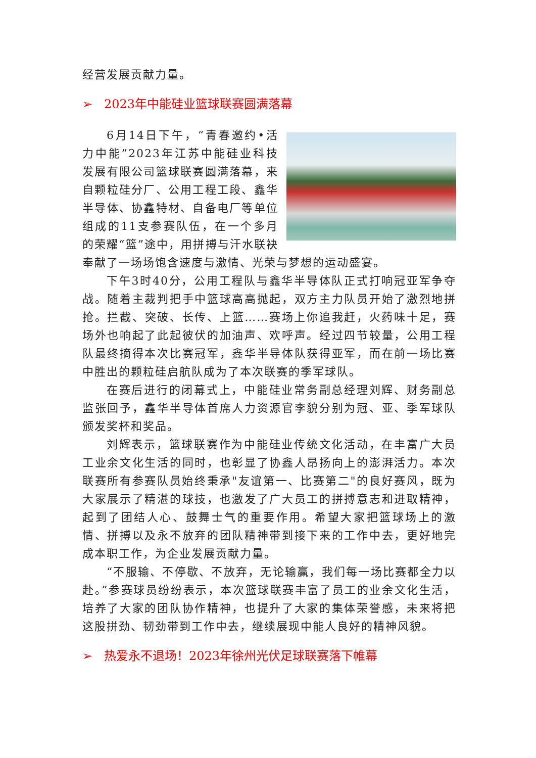经营发展贡献力量。
➢ 2023年中能硅业篮球联赛圆满落幕
6月14日下午，“青春邀约•活力中能”2023年江苏中能硅业科技发展有限公司篮球联赛圆满落幕，来自颗粒硅分厂、公用工程工段、鑫华半导体、协鑫特材、自备电厂等单位组成的11支参赛队伍，在一个多月的荣耀“篮”途中，用拼搏与汗水联袂奉献了一场场饱含速度与激情、光荣与梦想的运动盛宴。
下午3时40分，公用工程队与鑫华半导体队正式打响冠亚军争夺战。随着主裁判把手中篮球高高抛起，双方主力队员开始了激烈地拼抢。拦截、突破、长传、上篮……赛场上你追我赶，火药味十足，赛场外也响起了此起彼伏的加油声、欢呼声。经过四节较量，公用工程队最终摘得本次比赛冠军，鑫华半导体队获得亚军，而在前一场比赛中胜出的颗粒硅启航队成为了本次联赛的季军球队。
在赛后进行的闭幕式上，中能硅业常务副总经理刘辉、财务副总监张回予，鑫华半导体首席人力资源官李貌分别为冠、亚、季军球队颁发奖杯和奖品。
刘辉表示，篮球联赛作为中能硅业传统文化活动，在丰富广大员工业余文化生活的同时，也彰显了协鑫人昂扬向上的澎湃活力。本次联赛所有参赛队员始终秉承"友谊第一、比赛第二"的良好赛风，既为大家展示了精湛的球技，也激发了广大员工的拼搏意志和进取精神，起到了团结人心、鼓舞士气的重要作用。希望大家把篮球场上的激情、拼搏以及永不放弃的团队精神带到接下来的工作中去，更好地完成本职工作，为企业发展贡献力量。
“不服输、不停歇、不放弃，无论输赢，我们每一场比赛都全力以赴。”参赛球员纷纷表示，本次篮球联赛丰富了员工的业余文化生活，培养了大家的团队协作精神，也提升了大家的集体荣誉感，未来将把这股拼劲、韧劲带到工作中去，继续展现中能人良好的精神风貌。
➢ 热爱永不退场！2023年徐州光伏足球联赛落下帷幕